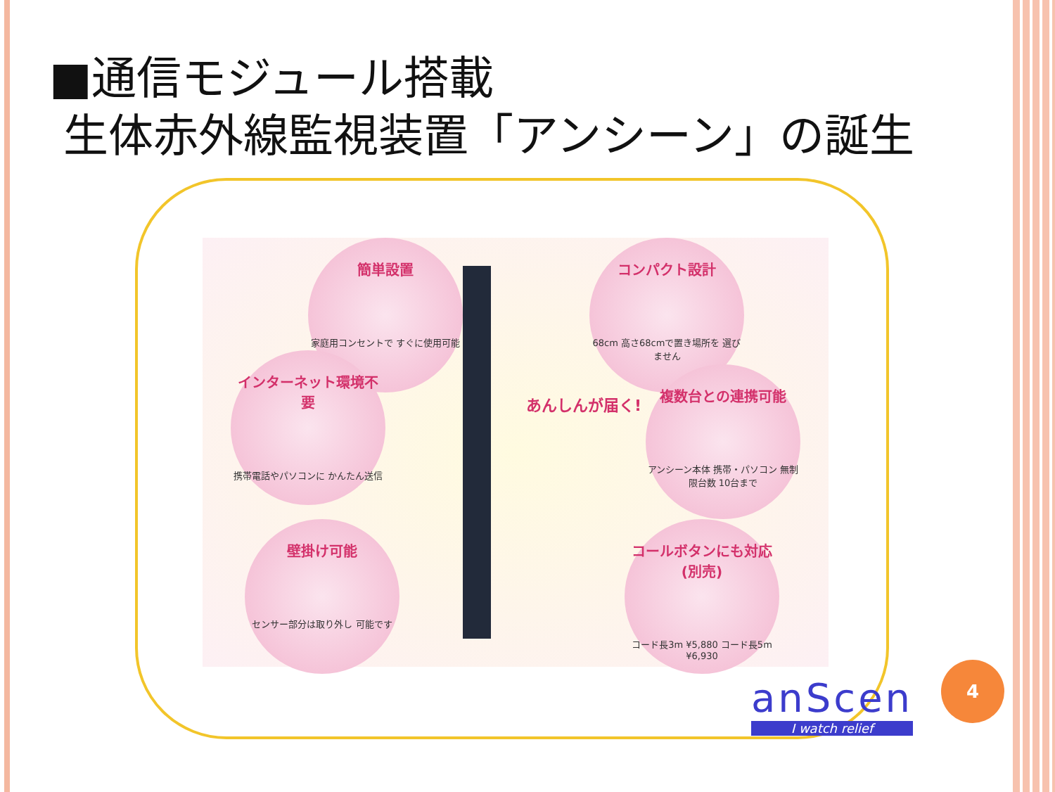■通信モジュール搭載
生体赤外線監視装置「アンシーン」の誕生
簡単設置
家庭用コンセントで すぐに使用可能
インターネット環境不要
携帯電話やパソコンに かんたん送信
壁掛け可能
センサー部分は取り外し 可能です
あんしんが届く!
コンパクト設計
68cm 高さ68cmで置き場所を 選びません
複数台との連携可能
アンシーン本体 携帯・パソコン 無制限台数 10台まで
コールボタンにも対応(別売)
コード長3m ¥5,880 コード長5m ¥6,930
anScen
I watch relief
4